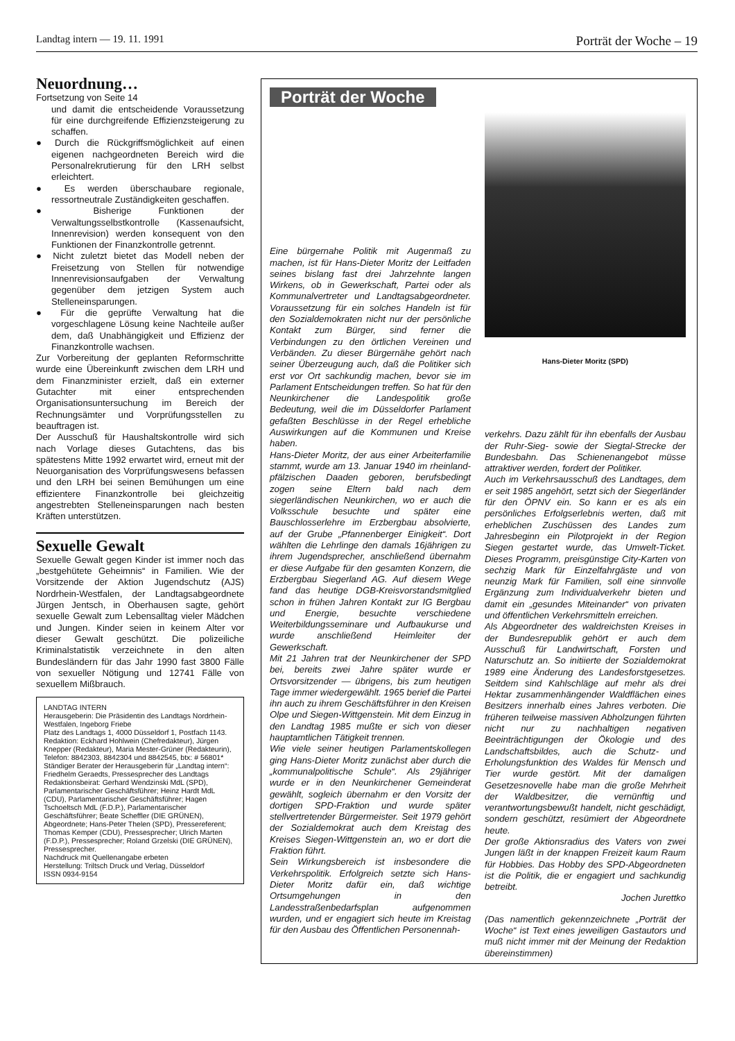Landtag intern — 19. 11. 1991 Porträt der Woche – 19
Neuordnung…
Fortsetzung von Seite 14
und damit die entscheidende Voraussetzung für eine durchgreifende Effizienzsteigerung zu schaffen.
● Durch die Rückgriffsmöglichkeit auf einen eigenen nachgeordneten Bereich wird die Personalrekrutierung für den LRH selbst erleichtert.
● Es werden überschaubare regionale, ressortneutrale Zuständigkeiten geschaffen.
● Bisherige Funktionen der Verwaltungsselbstkontrolle (Kassenaufsicht, Innenrevision) werden konsequent von den Funktionen der Finanzkontrolle getrennt.
● Nicht zuletzt bietet das Modell neben der Freisetzung von Stellen für notwendige Innenrevisionsaufgaben der Verwaltung gegenüber dem jetzigen System auch Stelleneinsparungen.
● Für die geprüfte Verwaltung hat die vorgeschlagene Lösung keine Nachteile außer dem, daß Unabhängigkeit und Effizienz der Finanzkontrolle wachsen.
Zur Vorbereitung der geplanten Reformschritte wurde eine Übereinkunft zwischen dem LRH und dem Finanzminister erzielt, daß ein externer Gutachter mit einer entsprechenden Organisationsuntersuchung im Bereich der Rechnungsämter und Vorprüfungsstellen zu beauftragen ist.
Der Ausschuß für Haushaltskontrolle wird sich nach Vorlage dieses Gutachtens, das bis spätestens Mitte 1992 erwartet wird, erneut mit der Neuorganisation des Vorprüfungswesens befassen und den LRH bei seinen Bemühungen um eine effizientere Finanzkontrolle bei gleichzeitig angestrebten Stelleneinsparungen nach besten Kräften unterstützen.
Sexuelle Gewalt
Sexuelle Gewalt gegen Kinder ist immer noch das „bestgehütete Geheimnis“ in Familien. Wie der Vorsitzende der Aktion Jugendschutz (AJS) Nordrhein-Westfalen, der Landtagsabgeordnete Jürgen Jentsch, in Oberhausen sagte, gehört sexuelle Gewalt zum Lebensalltag vieler Mädchen und Jungen. Kinder seien in keinem Alter vor dieser Gewalt geschützt. Die polizeiliche Kriminalstatistik verzeichnete in den alten Bundesländern für das Jahr 1990 fast 3800 Fälle von sexueller Nötigung und 12741 Fälle von sexuellem Mißbrauch.
LANDTAG INTERN
Herausgeberin: Die Präsidentin des Landtags Nordrhein-Westfalen, Ingeborg Friebe
Platz des Landtags 1, 4000 Düsseldorf 1, Postfach 1143.
Redaktion: Eckhard Hohlwein (Chefredakteur), Jürgen Knepper (Redakteur), Maria Mester-Grüner (Redakteurin), Telefon: 8842303, 8842304 und 8842545, btx: # 56801*
Ständiger Berater der Herausgeberin für „Landtag intern“: Friedhelm Geraedts, Pressesprecher des Landtags
Redaktionsbeirat: Gerhard Wendzinski MdL (SPD), Parlamentarischer Geschäftsführer; Heinz Hardt MdL (CDU), Parlamentarischer Geschäftsführer; Hagen Tschoeltsch MdL (F.D.P.), Parlamentarischer Geschäftsführer; Beate Scheffler (DIE GRÜNEN), Abgeordnete; Hans-Peter Thelen (SPD), Pressereferent; Thomas Kemper (CDU), Pressesprecher; Ulrich Marten (F.D.P.), Pressesprecher; Roland Grzelski (DIE GRÜNEN), Pressesprecher.
Nachdruck mit Quellenangabe erbeten
Herstellung: Triltsch Druck und Verlag, Düsseldorf
ISSN 0934-9154
Porträt der Woche
Eine bürgernahe Politik mit Augenmaß zu machen, ist für Hans-Dieter Moritz der Leitfaden seines bislang fast drei Jahrzehnte langen Wirkens, ob in Gewerkschaft, Partei oder als Kommunalvertreter und Landtagsabgeordneter. Voraussetzung für ein solches Handeln ist für den Sozialdemokraten nicht nur der persönliche Kontakt zum Bürger, sind ferner die Verbindungen zu den örtlichen Vereinen und Verbänden. Zu dieser Bürgernähe gehört nach seiner Überzeugung auch, daß die Politiker sich erst vor Ort sachkundig machen, bevor sie im Parlament Entscheidungen treffen. So hat für den Neunkirchener die Landespolitik große Bedeutung, weil die im Düsseldorfer Parlament gefaßten Beschlüsse in der Regel erhebliche Auswirkungen auf die Kommunen und Kreise haben.
Hans-Dieter Moritz, der aus einer Arbeiterfamilie stammt, wurde am 13. Januar 1940 im rheinland-pfälzischen Daaden geboren, berufsbedingt zogen seine Eltern bald nach dem siegerländischen Neunkirchen, wo er auch die Volksschule besuchte und später eine Bauschlosserlehre im Erzbergbau absolvierte, auf der Grube „Pfannenberger Einigkeit“. Dort wählten die Lehrlinge den damals 16jährigen zu ihrem Jugendsprecher, anschließend übernahm er diese Aufgabe für den gesamten Konzern, die Erzbergbau Siegerland AG. Auf diesem Wege fand das heutige DGB-Kreisvorstandsmitglied schon in frühen Jahren Kontakt zur IG Bergbau und Energie, besuchte verschiedene Weiterbildungsseminare und Aufbaukurse und wurde anschließend Heimleiter der Gewerkschaft.
Mit 21 Jahren trat der Neunkirchener der SPD bei, bereits zwei Jahre später wurde er Ortsvorsitzender — übrigens, bis zum heutigen Tage immer wiedergewählt. 1965 berief die Partei ihn auch zu ihrem Geschäftsführer in den Kreisen Olpe und Siegen-Wittgenstein. Mit dem Einzug in den Landtag 1985 mußte er sich von dieser hauptamtlichen Tätigkeit trennen.
Wie viele seiner heutigen Parlamentskollegen ging Hans-Dieter Moritz zunächst aber durch die „kommunalpolitische Schule“. Als 29jähriger wurde er in den Neunkirchener Gemeinderat gewählt, sogleich übernahm er den Vorsitz der dortigen SPD-Fraktion und wurde später stellvertretender Bürgermeister. Seit 1979 gehört der Sozialdemokrat auch dem Kreistag des Kreises Siegen-Wittgenstein an, wo er dort die Fraktion führt.
Sein Wirkungsbereich ist insbesondere die Verkehrspolitik. Erfolgreich setzte sich Hans-Dieter Moritz dafür ein, daß wichtige Ortsumgehungen in den Landesstraßenbedarfsplan aufgenommen wurden, und er engagiert sich heute im Kreistag für den Ausbau des Öffentlichen Personennah-
Hans-Dieter Moritz (SPD)
verkehrs. Dazu zählt für ihn ebenfalls der Ausbau der Ruhr-Sieg- sowie der Siegtal-Strecke der Bundesbahn. Das Schienenangebot müsse attraktiver werden, fordert der Politiker.
Auch im Verkehrsausschuß des Landtages, dem er seit 1985 angehört, setzt sich der Siegerländer für den ÖPNV ein. So kann er es als ein persönliches Erfolgserlebnis werten, daß mit erheblichen Zuschüssen des Landes zum Jahresbeginn ein Pilotprojekt in der Region Siegen gestartet wurde, das Umwelt-Ticket. Dieses Programm, preisgünstige City-Karten von sechzig Mark für Einzelfahrgäste und von neunzig Mark für Familien, soll eine sinnvolle Ergänzung zum Individualverkehr bieten und damit ein „gesundes Miteinander“ von privaten und öffentlichen Verkehrsmitteln erreichen.
Als Abgeordneter des waldreichsten Kreises in der Bundesrepublik gehört er auch dem Ausschuß für Landwirtschaft, Forsten und Naturschutz an. So initiierte der Sozialdemokrat 1989 eine Änderung des Landesforstgesetzes. Seitdem sind Kahlschläge auf mehr als drei Hektar zusammenhängender Waldflächen eines Besitzers innerhalb eines Jahres verboten. Die früheren teilweise massiven Abholzungen führten nicht nur zu nachhaltigen negativen Beeinträchtigungen der Ökologie und des Landschaftsbildes, auch die Schutz- und Erholungsfunktion des Waldes für Mensch und Tier wurde gestört. Mit der damaligen Gesetzesnovelle habe man die große Mehrheit der Waldbesitzer, die vernünftig und verantwortungsbewußt handelt, nicht geschädigt, sondern geschützt, resümiert der Abgeordnete heute.
Der große Aktionsradius des Vaters von zwei Jungen läßt in der knappen Freizeit kaum Raum für Hobbies. Das Hobby des SPD-Abgeordneten ist die Politik, die er engagiert und sachkundig betreibt.
Jochen Jurettko
(Das namentlich gekennzeichnete „Porträt der Woche“ ist Text eines jeweiligen Gastautors und muß nicht immer mit der Meinung der Redaktion übereinstimmen)